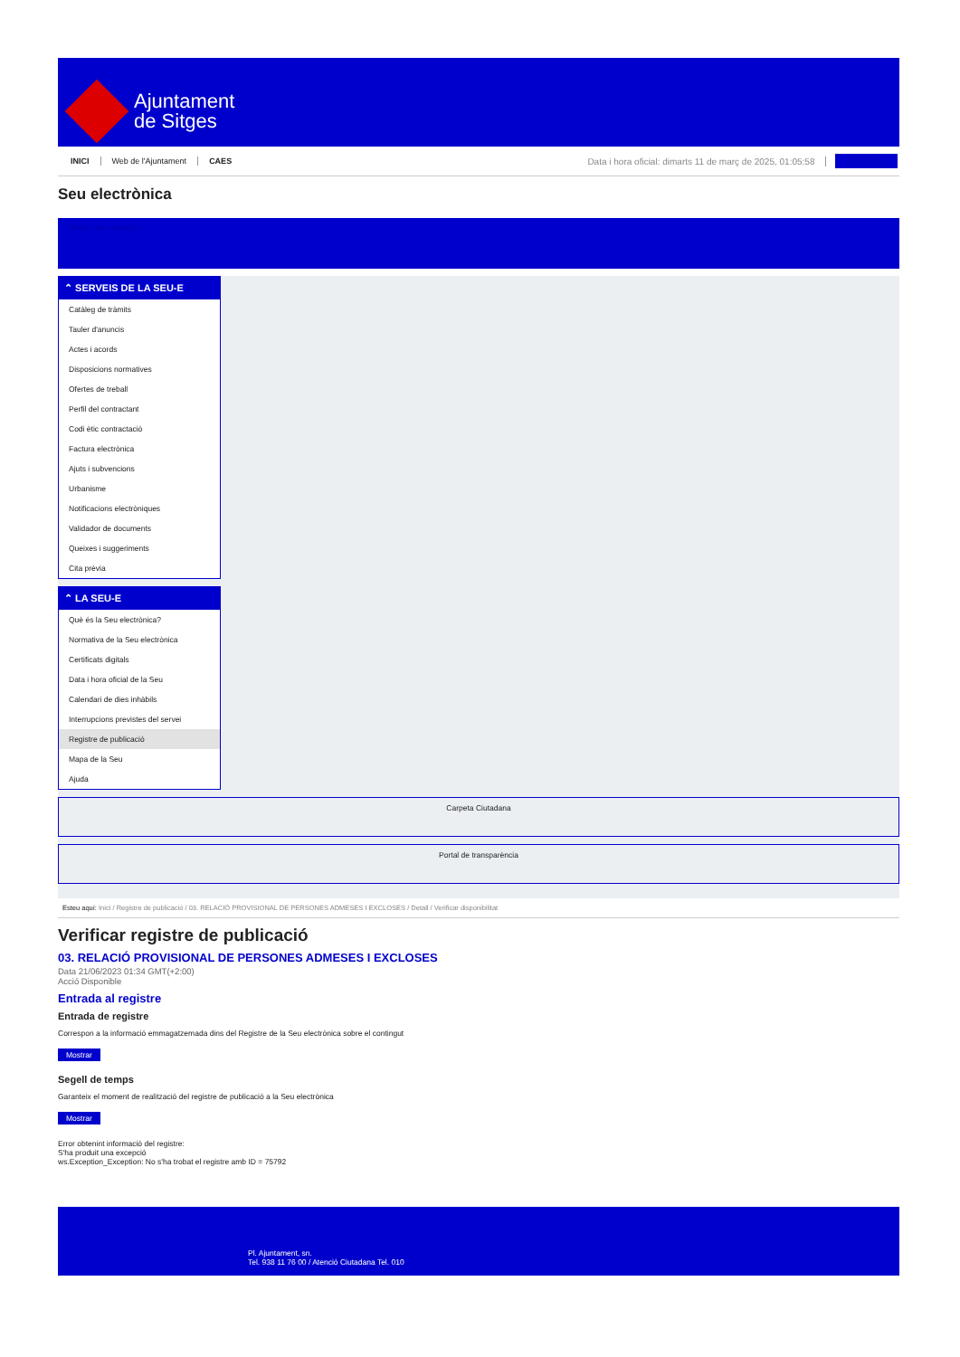Ajuntament
de Sitges
INICI Web de l'Ajuntament CAES Data i hora oficial: dimarts 11 de març de 2025, 01:05:58 Sincronitza
Seu electrònica
Obtenir còpia autèntica
⌃ SERVEIS DE LA SEU-E
Catàleg de tràmits
Tauler d'anuncis
Actes i acords
Disposicions normatives
Ofertes de treball
Perfil del contractant
Codi ètic contractació
Factura electrònica
Ajuts i subvencions
Urbanisme
Notificacions electròniques
Validador de documents
Queixes i suggeriments
Cita prèvia
⌃ LA SEU-E
Què és la Seu electrònica?
Normativa de la Seu electrònica
Certificats digitals
Data i hora oficial de la Seu
Calendari de dies inhàbils
Interrupcions previstes del servei
Registre de publicació
Mapa de la Seu
Ajuda
Carpeta Ciutadana
Portal de transparència
Esteu aquí: Inici / Registre de publicació / 03. RELACIÓ PROVISIONAL DE PERSONES ADMESES I EXCLOSES / Detall / Verificar disponibilitat
Verificar registre de publicació
03. RELACIÓ PROVISIONAL DE PERSONES ADMESES I EXCLOSES
Data 21/06/2023 01:34 GMT(+2:00)
Acció Disponible
Entrada al registre
Entrada de registre
Correspon a la informació emmagatzemada dins del Registre de la Seu electrònica sobre el contingut
Mostrar
Segell de temps
Garanteix el moment de realització del registre de publicació a la Seu electrònica
Mostrar
Error obtenint informació del registre:
S'ha produit una excepció
ws.Exception_Exception: No s'ha trobat el registre amb ID = 75792
Pl. Ajuntament, sn.
Tel. 938 11 76 00 / Atenció Ciutadana Tel. 010